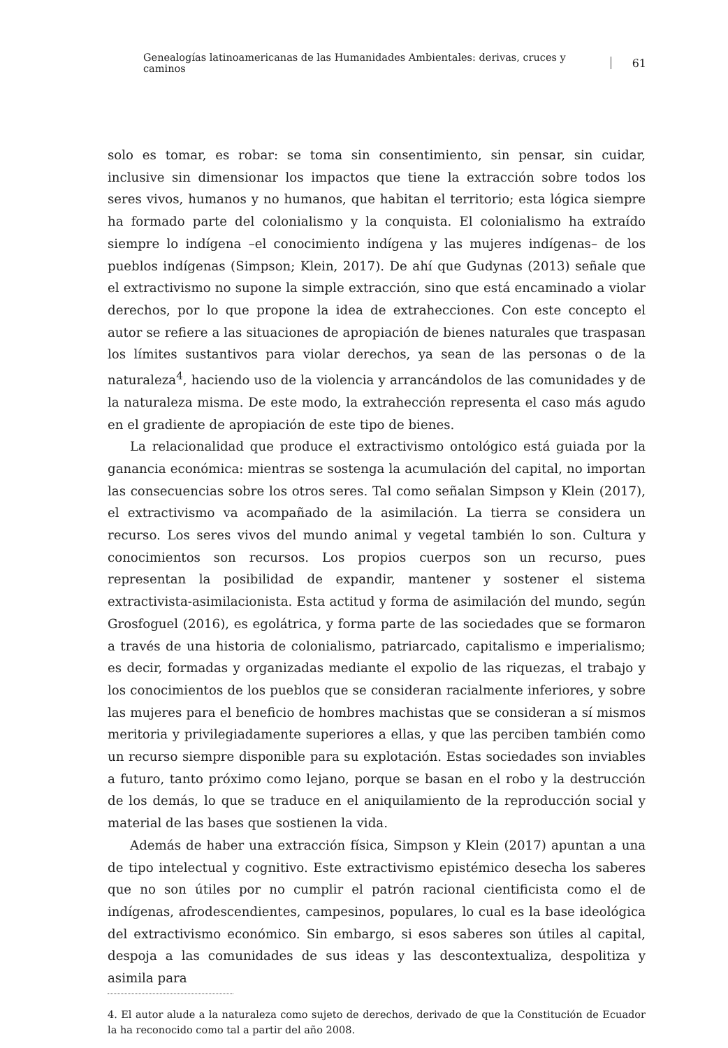Genealogías latinoamericanas de las Humanidades Ambientales: derivas, cruces y caminos 61
solo es tomar, es robar: se toma sin consentimiento, sin pensar, sin cuidar, inclusive sin dimensionar los impactos que tiene la extracción sobre todos los seres vivos, humanos y no humanos, que habitan el territorio; esta lógica siempre ha formado parte del colonialismo y la conquista. El colonialismo ha extraído siempre lo indígena –el conocimiento indígena y las mujeres indígenas– de los pueblos indígenas (Simpson; Klein, 2017). De ahí que Gudynas (2013) señale que el extractivismo no supone la simple extracción, sino que está encaminado a violar derechos, por lo que propone la idea de extrahecciones. Con este concepto el autor se refiere a las situaciones de apropiación de bienes naturales que traspasan los límites sustantivos para violar derechos, ya sean de las personas o de la naturaleza<sup>4</sup>, haciendo uso de la violencia y arrancándolos de las comunidades y de la naturaleza misma. De este modo, la extrahección representa el caso más agudo en el gradiente de apropiación de este tipo de bienes.
La relacionalidad que produce el extractivismo ontológico está guiada por la ganancia económica: mientras se sostenga la acumulación del capital, no importan las consecuencias sobre los otros seres. Tal como señalan Simpson y Klein (2017), el extractivismo va acompañado de la asimilación. La tierra se considera un recurso. Los seres vivos del mundo animal y vegetal también lo son. Cultura y conocimientos son recursos. Los propios cuerpos son un recurso, pues representan la posibilidad de expandir, mantener y sostener el sistema extractivista-asimilacionista. Esta actitud y forma de asimilación del mundo, según Grosfoguel (2016), es egolátrica, y forma parte de las sociedades que se formaron a través de una historia de colonialismo, patriarcado, capitalismo e imperialismo; es decir, formadas y organizadas mediante el expolio de las riquezas, el trabajo y los conocimientos de los pueblos que se consideran racialmente inferiores, y sobre las mujeres para el beneficio de hombres machistas que se consideran a sí mismos meritoria y privilegiadamente superiores a ellas, y que las perciben también como un recurso siempre disponible para su explotación. Estas sociedades son inviables a futuro, tanto próximo como lejano, porque se basan en el robo y la destrucción de los demás, lo que se traduce en el aniquilamiento de la reproducción social y material de las bases que sostienen la vida.
Además de haber una extracción física, Simpson y Klein (2017) apuntan a una de tipo intelectual y cognitivo. Este extractivismo epistémico desecha los saberes que no son útiles por no cumplir el patrón racional cientificista como el de indígenas, afrodescendientes, campesinos, populares, lo cual es la base ideológica del extractivismo económico. Sin embargo, si esos saberes son útiles al capital, despoja a las comunidades de sus ideas y las descontextualiza, despolitiza y asimila para
4. El autor alude a la naturaleza como sujeto de derechos, derivado de que la Constitución de Ecuador la ha reconocido como tal a partir del año 2008.